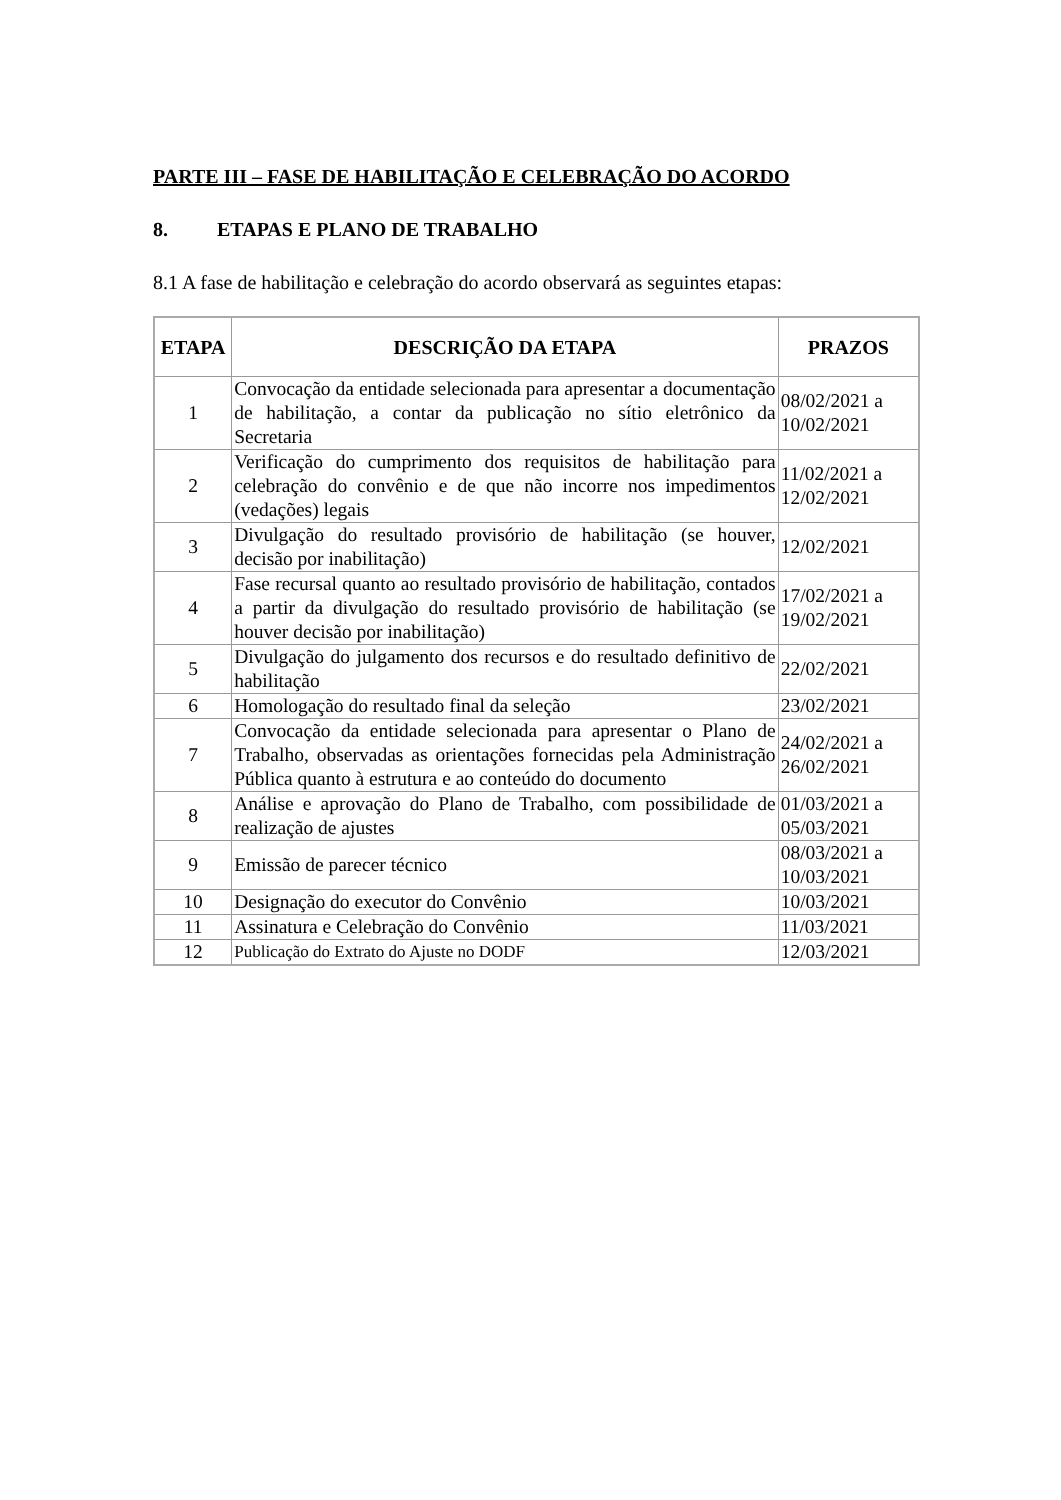PARTE III – FASE DE HABILITAÇÃO E CELEBRAÇÃO DO ACORDO
8. ETAPAS E PLANO DE TRABALHO
8.1 A fase de habilitação e celebração do acordo observará as seguintes etapas:
| ETAPA | DESCRIÇÃO DA ETAPA | PRAZOS |
| --- | --- | --- |
| 1 | Convocação da entidade selecionada para apresentar a documentação de habilitação, a contar da publicação no sítio eletrônico da Secretaria | 08/02/2021 a 10/02/2021 |
| 2 | Verificação do cumprimento dos requisitos de habilitação para celebração do convênio e de que não incorre nos impedimentos (vedações) legais | 11/02/2021 a 12/02/2021 |
| 3 | Divulgação do resultado provisório de habilitação (se houver, decisão por inabilitação) | 12/02/2021 |
| 4 | Fase recursal quanto ao resultado provisório de habilitação, contados a partir da divulgação do resultado provisório de habilitação (se houver decisão por inabilitação) | 17/02/2021 a 19/02/2021 |
| 5 | Divulgação do julgamento dos recursos e do resultado definitivo de habilitação | 22/02/2021 |
| 6 | Homologação do resultado final da seleção | 23/02/2021 |
| 7 | Convocação da entidade selecionada para apresentar o Plano de Trabalho, observadas as orientações fornecidas pela Administração Pública quanto à estrutura e ao conteúdo do documento | 24/02/2021 a 26/02/2021 |
| 8 | Análise e aprovação do Plano de Trabalho, com possibilidade de realização de ajustes | 01/03/2021 a 05/03/2021 |
| 9 | Emissão de parecer técnico | 08/03/2021 a 10/03/2021 |
| 10 | Designação do executor do Convênio | 10/03/2021 |
| 11 | Assinatura e Celebração do Convênio | 11/03/2021 |
| 12 | Publicação do Extrato do Ajuste no DODF | 12/03/2021 |